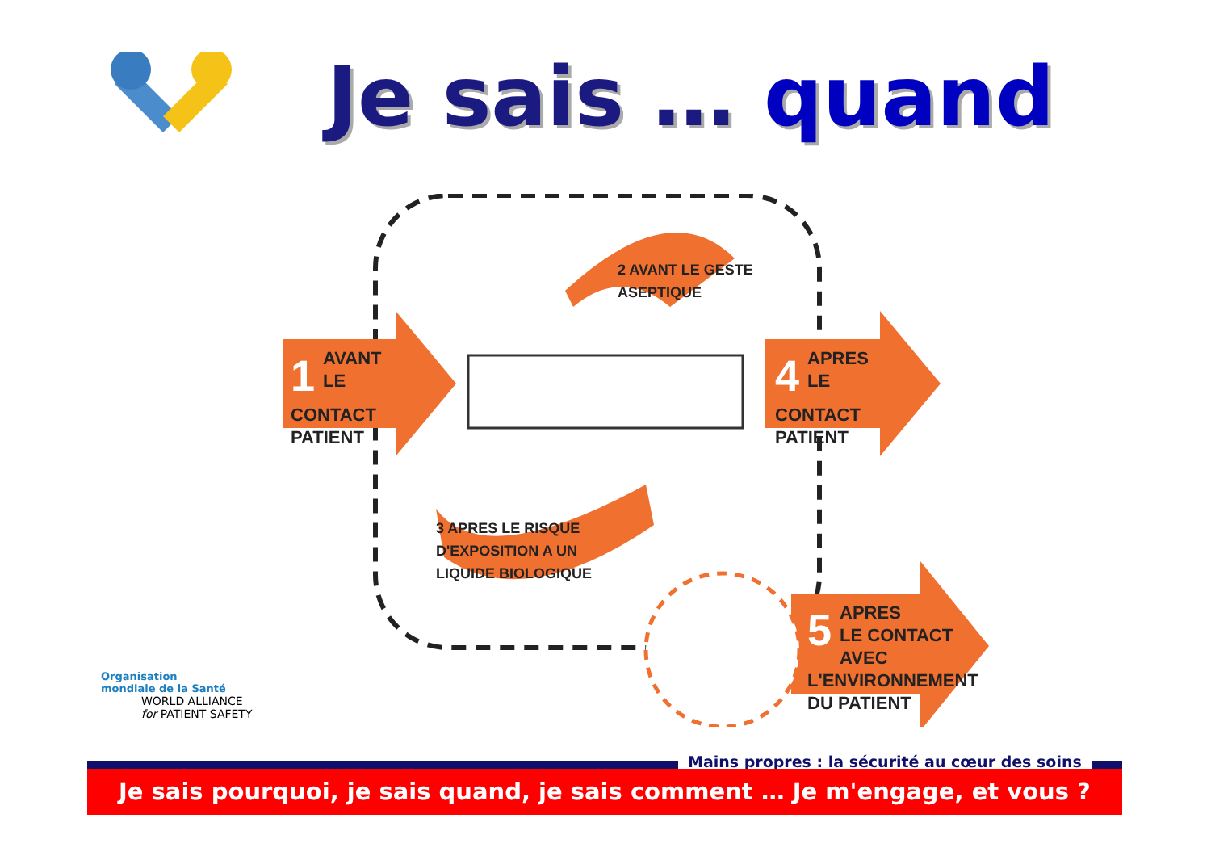Je sais … quand
1 AVANT
LE CONTACT
PATIENT
2 AVANT LE GESTE
ASEPTIQUE
3 APRES LE RISQUE
D'EXPOSITION A UN
LIQUIDE BIOLOGIQUE
4 APRES
LE CONTACT
PATIENT
5 APRES
LE CONTACT AVEC
L'ENVIRONNEMENT
DU PATIENT
Organisation
mondiale de la Santé
WORLD ALLIANCE
for PATIENT SAFETY
Mains propres : la sécurité au cœur des soins
Je sais pourquoi, je sais quand, je sais comment … Je m'engage, et vous ?